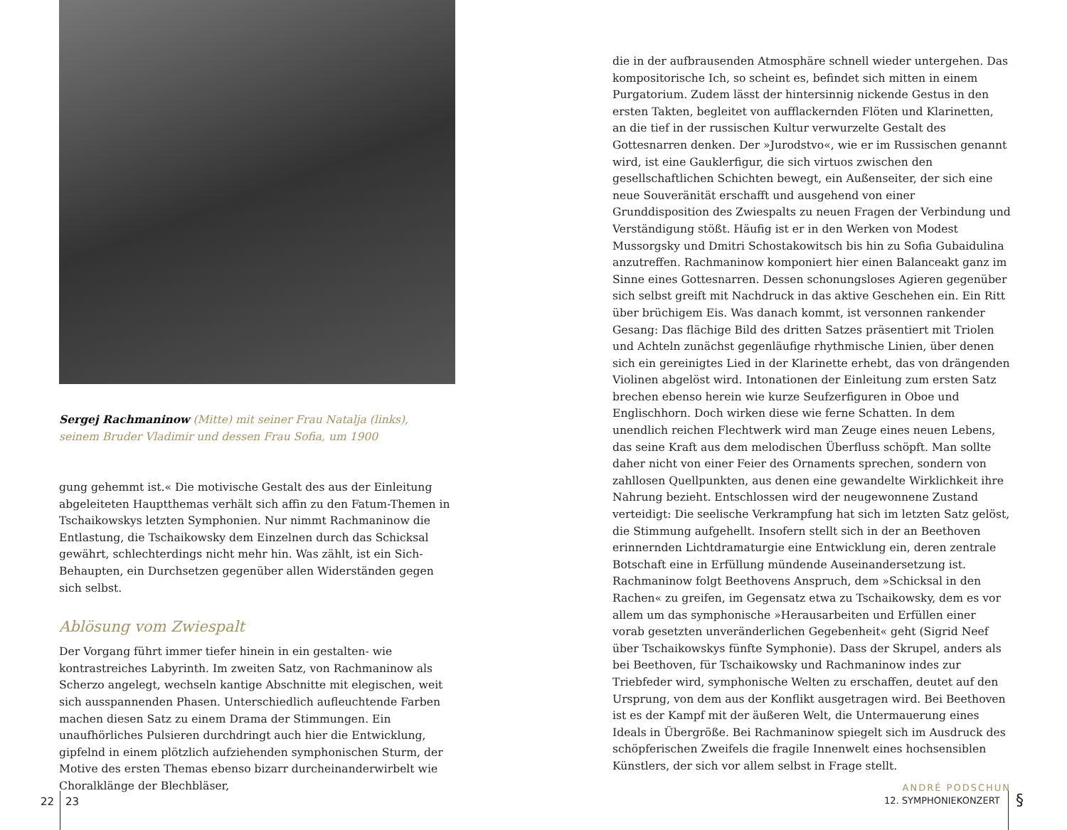Sergej Rachmaninow (Mitte) mit seiner Frau Natalja (links),
seinem Bruder Vladimir und dessen Frau Sofia, um 1900
gung gehemmt ist.« Die motivische Gestalt des aus der Einleitung abgeleiteten Hauptthemas verhält sich affin zu den Fatum-Themen in Tschaikowskys letzten Symphonien. Nur nimmt Rachmaninow die Entlastung, die Tschaikowsky dem Einzelnen durch das Schicksal gewährt, schlechterdings nicht mehr hin. Was zählt, ist ein Sich-Behaupten, ein Durchsetzen gegenüber allen Widerständen gegen sich selbst.
Ablösung vom Zwiespalt
Der Vorgang führt immer tiefer hinein in ein gestalten- wie kontrastreiches Labyrinth. Im zweiten Satz, von Rachmaninow als Scherzo angelegt, wechseln kantige Abschnitte mit elegischen, weit sich ausspannenden Phasen. Unterschiedlich aufleuchtende Farben machen diesen Satz zu einem Drama der Stimmungen. Ein unaufhörliches Pulsieren durchdringt auch hier die Entwicklung, gipfelnd in einem plötzlich aufziehenden symphonischen Sturm, der Motive des ersten Themas ebenso bizarr durcheinanderwirbelt wie Choralklänge der Blechbläser,
die in der aufbrausenden Atmosphäre schnell wieder untergehen. Das kompositorische Ich, so scheint es, befindet sich mitten in einem Purgatorium. Zudem lässt der hintersinnig nickende Gestus in den ersten Takten, begleitet von aufflackernden Flöten und Klarinetten, an die tief in der russischen Kultur verwurzelte Gestalt des Gottesnarren denken. Der »Jurodstvo«, wie er im Russischen genannt wird, ist eine Gauklerfigur, die sich virtuos zwischen den gesellschaftlichen Schichten bewegt, ein Außenseiter, der sich eine neue Souveränität erschafft und ausgehend von einer Grunddisposition des Zwiespalts zu neuen Fragen der Verbindung und Verständigung stößt. Häufig ist er in den Werken von Modest Mussorgsky und Dmitri Schostakowitsch bis hin zu Sofia Gubaidulina anzutreffen. Rachmaninow komponiert hier einen Balanceakt ganz im Sinne eines Gottesnarren. Dessen schonungsloses Agieren gegenüber sich selbst greift mit Nachdruck in das aktive Geschehen ein. Ein Ritt über brüchigem Eis. Was danach kommt, ist versonnen rankender Gesang: Das flächige Bild des dritten Satzes präsentiert mit Triolen und Achteln zunächst gegenläufige rhythmische Linien, über denen sich ein gereinigtes Lied in der Klarinette erhebt, das von drängenden Violinen abgelöst wird. Intonationen der Einleitung zum ersten Satz brechen ebenso herein wie kurze Seufzerfiguren in Oboe und Englischhorn. Doch wirken diese wie ferne Schatten. In dem unendlich reichen Flechtwerk wird man Zeuge eines neuen Lebens, das seine Kraft aus dem melodischen Überfluss schöpft. Man sollte daher nicht von einer Feier des Ornaments sprechen, sondern von zahllosen Quellpunkten, aus denen eine gewandelte Wirklichkeit ihre Nahrung bezieht. Entschlossen wird der neugewonnene Zustand verteidigt: Die seelische Verkrampfung hat sich im letzten Satz gelöst, die Stimmung aufgehellt. Insofern stellt sich in der an Beethoven erinnernden Lichtdramaturgie eine Entwicklung ein, deren zentrale Botschaft eine in Erfüllung mündende Auseinandersetzung ist. Rachmaninow folgt Beethovens Anspruch, dem »Schicksal in den Rachen« zu greifen, im Gegensatz etwa zu Tschaikowsky, dem es vor allem um das symphonische »Herausarbeiten und Erfüllen einer vorab gesetzten unveränderlichen Gegebenheit« geht (Sigrid Neef über Tschaikowskys fünfte Symphonie). Dass der Skrupel, anders als bei Beethoven, für Tschaikowsky und Rachmaninow indes zur Triebfeder wird, symphonische Welten zu erschaffen, deutet auf den Ursprung, von dem aus der Konflikt ausgetragen wird. Bei Beethoven ist es der Kampf mit der äußeren Welt, die Untermauerung eines Ideals in Übergröße. Bei Rachmaninow spiegelt sich im Ausdruck des schöpferischen Zweifels die fragile Innenwelt eines hochsensiblen Künstlers, der sich vor allem selbst in Frage stellt.
ANDRÉ PODSCHUN
22 23 12. SYMPHONIEKONZERT §